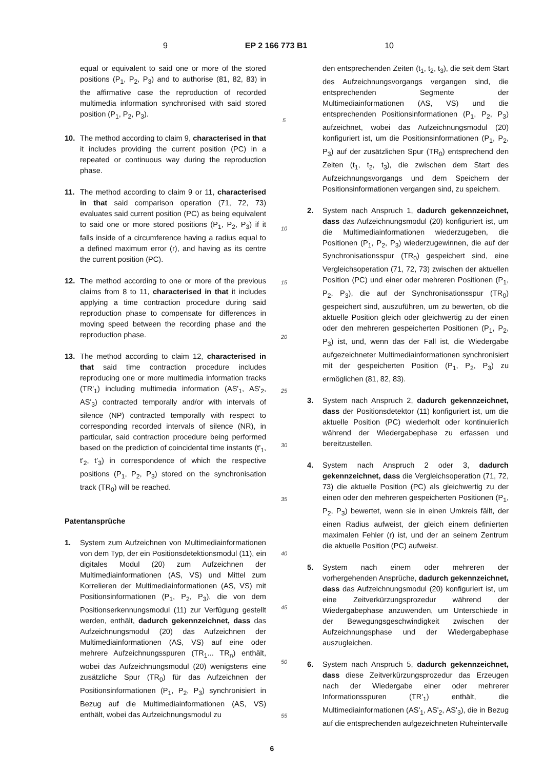9 EP 2 166 773 B1 10
equal or equivalent to said one or more of the stored positions (P<sub>1</sub>, P<sub>2</sub>, P<sub>3</sub>) and to authorise (81, 82, 83) in the affirmative case the reproduction of recorded multimedia information synchronised with said stored position (P<sub>1</sub>, P<sub>2</sub>, P<sub>3</sub>).
10. The method according to claim 9, characterised in that it includes providing the current position (PC) in a repeated or continuous way during the reproduction phase.
11. The method according to claim 9 or 11, characterised in that said comparison operation (71, 72, 73) evaluates said current position (PC) as being equivalent to said one or more stored positions (P<sub>1</sub>, P<sub>2</sub>, P<sub>3</sub>) if it falls inside of a circumference having a radius equal to a defined maximum error (r), and having as its centre the current position (PC).
12. The method according to one or more of the previous claims from 8 to 11, characterised in that it includes applying a time contraction procedure during said reproduction phase to compensate for differences in moving speed between the recording phase and the reproduction phase.
13. The method according to claim 12, characterised in that said time contraction procedure includes reproducing one or more multimedia information tracks (TR'<sub>1</sub>) including multimedia information (AS'<sub>1</sub>, AS'<sub>2</sub>, AS'<sub>3</sub>) contracted temporally and/or with intervals of silence (NP) contracted temporally with respect to corresponding recorded intervals of silence (NR), in particular, said contraction procedure being performed based on the prediction of coincidental time instants (t'<sub>1</sub>, t'<sub>2</sub>, t'<sub>3</sub>) in correspondence of which the respective positions (P<sub>1</sub>, P<sub>2</sub>, P<sub>3</sub>) stored on the synchronisation track (TR<sub>0</sub>) will be reached.
Patentansprüche
1. System zum Aufzeichnen von Multimediainformationen von dem Typ, der ein Positionsdetektionsmodul (11), ein digitales Modul (20) zum Aufzeichnen der Multimediainformationen (AS, VS) und Mittel zum Korrelieren der Multimediainformationen (AS, VS) mit Positionsinformationen (P<sub>1</sub>, P<sub>2</sub>, P<sub>3</sub>), die von dem Positionserkennungsmodul (11) zur Verfügung gestellt werden, enthält, dadurch gekennzeichnet, dass das Aufzeichnungsmodul (20) das Aufzeichnen der Multimediainformationen (AS, VS) auf eine oder mehrere Aufzeichnungsspuren (TR<sub>1</sub>... TR<sub>n</sub>) enthält, wobei das Aufzeichnungsmodul (20) wenigstens eine zusätzliche Spur (TR<sub>0</sub>) für das Aufzeichnen der Positionsinformationen (P<sub>1</sub>, P<sub>2</sub>, P<sub>3</sub>) synchronisiert in Bezug auf die Multimediainformationen (AS, VS) enthält, wobei das Aufzeichnungsmodul zu
5
10
15
20
25
30
35
40
45
50
55
den entsprechenden Zeiten (t<sub>1</sub>, t<sub>2</sub>, t<sub>3</sub>), die seit dem Start des Aufzeichnungsvorgangs vergangen sind, die entsprechenden Segmente der Multimediainformationen (AS, VS) und die entsprechenden Positionsinformationen (P<sub>1</sub>, P<sub>2</sub>, P<sub>3</sub>) aufzeichnet, wobei das Aufzeichnungsmodul (20) konfiguriert ist, um die Positionsinformationen (P<sub>1</sub>, P<sub>2</sub>, P<sub>3</sub>) auf der zusätzlichen Spur (TR<sub>0</sub>) entsprechend den Zeiten (t<sub>1</sub>, t<sub>2</sub>, t<sub>3</sub>), die zwischen dem Start des Aufzeichnungsvorgangs und dem Speichern der Positionsinformationen vergangen sind, zu speichern.
2. System nach Anspruch 1, dadurch gekennzeichnet, dass das Aufzeichnungsmodul (20) konfiguriert ist, um die Multimediainformationen wiederzugeben, die Positionen (P<sub>1</sub>, P<sub>2</sub>, P<sub>3</sub>) wiederzugewinnen, die auf der Synchronisationsspur (TR<sub>0</sub>) gespeichert sind, eine Vergleichsoperation (71, 72, 73) zwischen der aktuellen Position (PC) und einer oder mehreren Positionen (P<sub>1</sub>, P<sub>2</sub>, P<sub>3</sub>), die auf der Synchronisationsspur (TR<sub>0</sub>) gespeichert sind, auszuführen, um zu bewerten, ob die aktuelle Position gleich oder gleichwertig zu der einen oder den mehreren gespeicherten Positionen (P<sub>1</sub>, P<sub>2</sub>, P<sub>3</sub>) ist, und, wenn das der Fall ist, die Wiedergabe aufgezeichneter Multimediainformationen synchronisiert mit der gespeicherten Position (P<sub>1</sub>, P<sub>2</sub>, P<sub>3</sub>) zu ermöglichen (81, 82, 83).
3. System nach Anspruch 2, dadurch gekennzeichnet, dass der Positionsdetektor (11) konfiguriert ist, um die aktuelle Position (PC) wiederholt oder kontinuierlich während der Wiedergabephase zu erfassen und bereitzustellen.
4. System nach Anspruch 2 oder 3, dadurch gekennzeichnet, dass die Vergleichsoperation (71, 72, 73) die aktuelle Position (PC) als gleichwertig zu der einen oder den mehreren gespeicherten Positionen (P<sub>1</sub>, P<sub>2</sub>, P<sub>3</sub>) bewertet, wenn sie in einen Umkreis fällt, der einen Radius aufweist, der gleich einem definierten maximalen Fehler (r) ist, und der an seinem Zentrum die aktuelle Position (PC) aufweist.
5. System nach einem oder mehreren der vorhergehenden Ansprüche, dadurch gekennzeichnet, dass das Aufzeichnungsmodul (20) konfiguriert ist, um eine Zeitverkürzungsprozedur während der Wiedergabephase anzuwenden, um Unterschiede in der Bewegungsgeschwindigkeit zwischen der Aufzeichnungsphase und der Wiedergabephase auszugleichen.
6. System nach Anspruch 5, dadurch gekennzeichnet, dass diese Zeitverkürzungsprozedur das Erzeugen nach der Wiedergabe einer oder mehrerer Informationsspuren (TR'<sub>1</sub>) enthält, die Multimediainformationen (AS'<sub>1</sub>, AS'<sub>2</sub>, AS'<sub>3</sub>), die in Bezug auf die entsprechenden aufgezeichneten Ruheintervalle
6